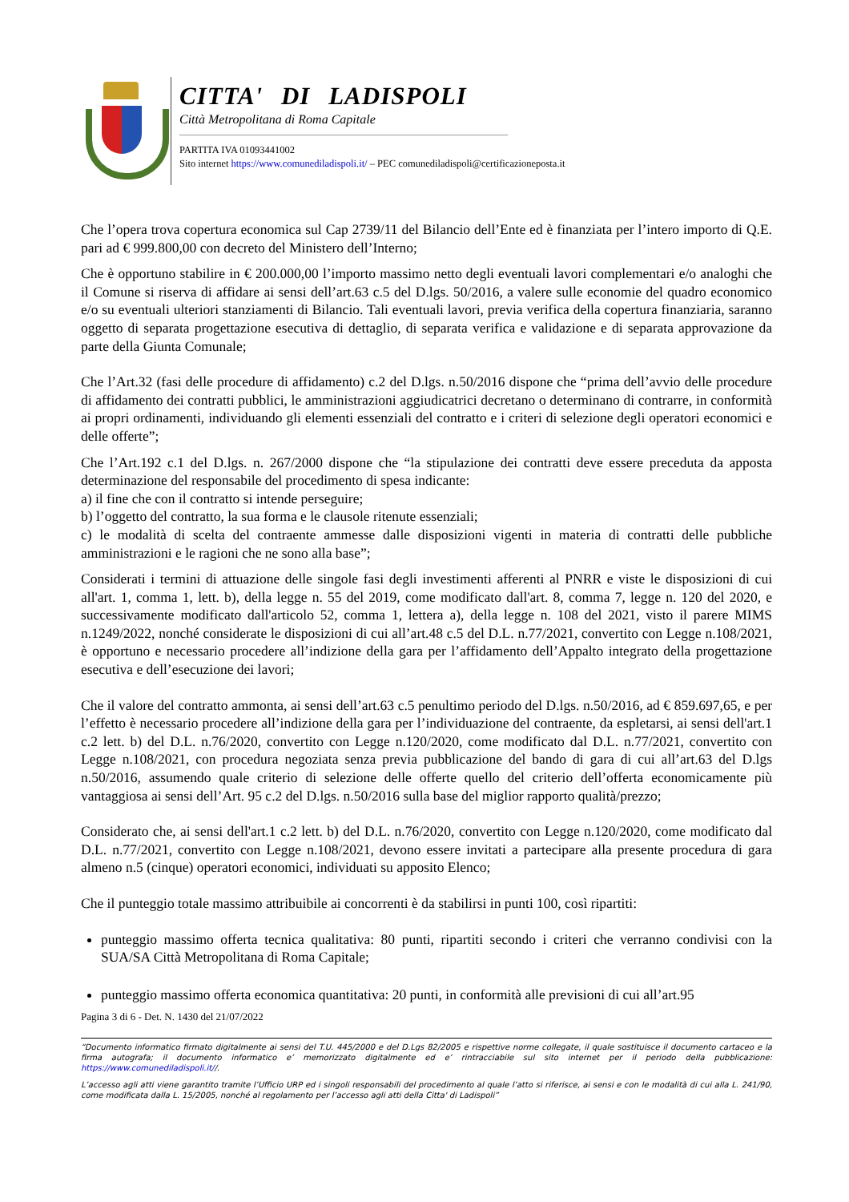CITTA' DI LADISPOLI
Città Metropolitana di Roma Capitale
PARTITA IVA 01093441002
Sito internet https://www.comunediladispoli.it/ – PEC comunediladispoli@certificazioneposta.it
Che l’opera trova copertura economica sul Cap 2739/11 del Bilancio dell’Ente ed è finanziata per l’intero importo di Q.E. pari ad € 999.800,00 con decreto del Ministero dell’Interno;
Che è opportuno stabilire in € 200.000,00 l’importo massimo netto degli eventuali lavori complementari e/o analoghi che il Comune si riserva di affidare ai sensi dell’art.63 c.5 del D.lgs. 50/2016, a valere sulle economie del quadro economico e/o su eventuali ulteriori stanziamenti di Bilancio. Tali eventuali lavori, previa verifica della copertura finanziaria, saranno oggetto di separata progettazione esecutiva di dettaglio, di separata verifica e validazione e di separata approvazione da parte della Giunta Comunale;
Che l’Art.32 (fasi delle procedure di affidamento) c.2 del D.lgs. n.50/2016 dispone che “prima dell’avvio delle procedure di affidamento dei contratti pubblici, le amministrazioni aggiudicatrici decretano o determinano di contrarre, in conformità ai propri ordinamenti, individuando gli elementi essenziali del contratto e i criteri di selezione degli operatori economici e delle offerte”;
Che l’Art.192 c.1 del D.lgs. n. 267/2000 dispone che “la stipulazione dei contratti deve essere preceduta da apposta determinazione del responsabile del procedimento di spesa indicante:
a) il fine che con il contratto si intende perseguire;
b) l’oggetto del contratto, la sua forma e le clausole ritenute essenziali;
c) le modalità di scelta del contraente ammesse dalle disposizioni vigenti in materia di contratti delle pubbliche amministrazioni e le ragioni che ne sono alla base”;
Considerati i termini di attuazione delle singole fasi degli investimenti afferenti al PNRR e viste le disposizioni di cui all'art. 1, comma 1, lett. b), della legge n. 55 del 2019, come modificato dall'art. 8, comma 7, legge n. 120 del 2020, e successivamente modificato dall'articolo 52, comma 1, lettera a), della legge n. 108 del 2021, visto il parere MIMS n.1249/2022, nonché considerate le disposizioni di cui all’art.48 c.5 del D.L. n.77/2021, convertito con Legge n.108/2021, è opportuno e necessario procedere all’indizione della gara per l’affidamento dell’Appalto integrato della progettazione esecutiva e dell’esecuzione dei lavori;
Che il valore del contratto ammonta, ai sensi dell’art.63 c.5 penultimo periodo del D.lgs. n.50/2016, ad € 859.697,65, e per l’effetto è necessario procedere all’indizione della gara per l’individuazione del contraente, da espletarsi, ai sensi dell'art.1 c.2 lett. b) del D.L. n.76/2020, convertito con Legge n.120/2020, come modificato dal D.L. n.77/2021, convertito con Legge n.108/2021, con procedura negoziata senza previa pubblicazione del bando di gara di cui all’art.63 del D.lgs n.50/2016, assumendo quale criterio di selezione delle offerte quello del criterio dell’offerta economicamente più vantaggiosa ai sensi dell’Art. 95 c.2 del D.lgs. n.50/2016 sulla base del miglior rapporto qualità/prezzo;
Considerato che, ai sensi dell'art.1 c.2 lett. b) del D.L. n.76/2020, convertito con Legge n.120/2020, come modificato dal D.L. n.77/2021, convertito con Legge n.108/2021, devono essere invitati a partecipare alla presente procedura di gara almeno n.5 (cinque) operatori economici, individuati su apposito Elenco;
Che il punteggio totale massimo attribuibile ai concorrenti è da stabilirsi in punti 100, così ripartiti:
punteggio massimo offerta tecnica qualitativa: 80 punti, ripartiti secondo i criteri che verranno condivisi con la SUA/SA Città Metropolitana di Roma Capitale;
punteggio massimo offerta economica quantitativa: 20 punti, in conformità alle previsioni di cui all’art.95
Pagina 3 di 6 - Det. N. 1430 del 21/07/2022
“Documento informatico firmato digitalmente ai sensi del T.U. 445/2000 e del D.Lgs 82/2005 e rispettive norme collegate, il quale sostituisce il documento cartaceo e la firma autografa; il documento informatico e’ memorizzato digitalmente ed e’ rintracciabile sul sito internet per il periodo della pubblicazione: https://www.comunediladispoli.it//.
L’accesso agli atti viene garantito tramite l’Ufficio URP ed i singoli responsabili del procedimento al quale l’atto si riferisce, ai sensi e con le modalità di cui alla L. 241/90, come modificata dalla L. 15/2005, nonché al regolamento per l’accesso agli atti della Citta' di Ladispoli”